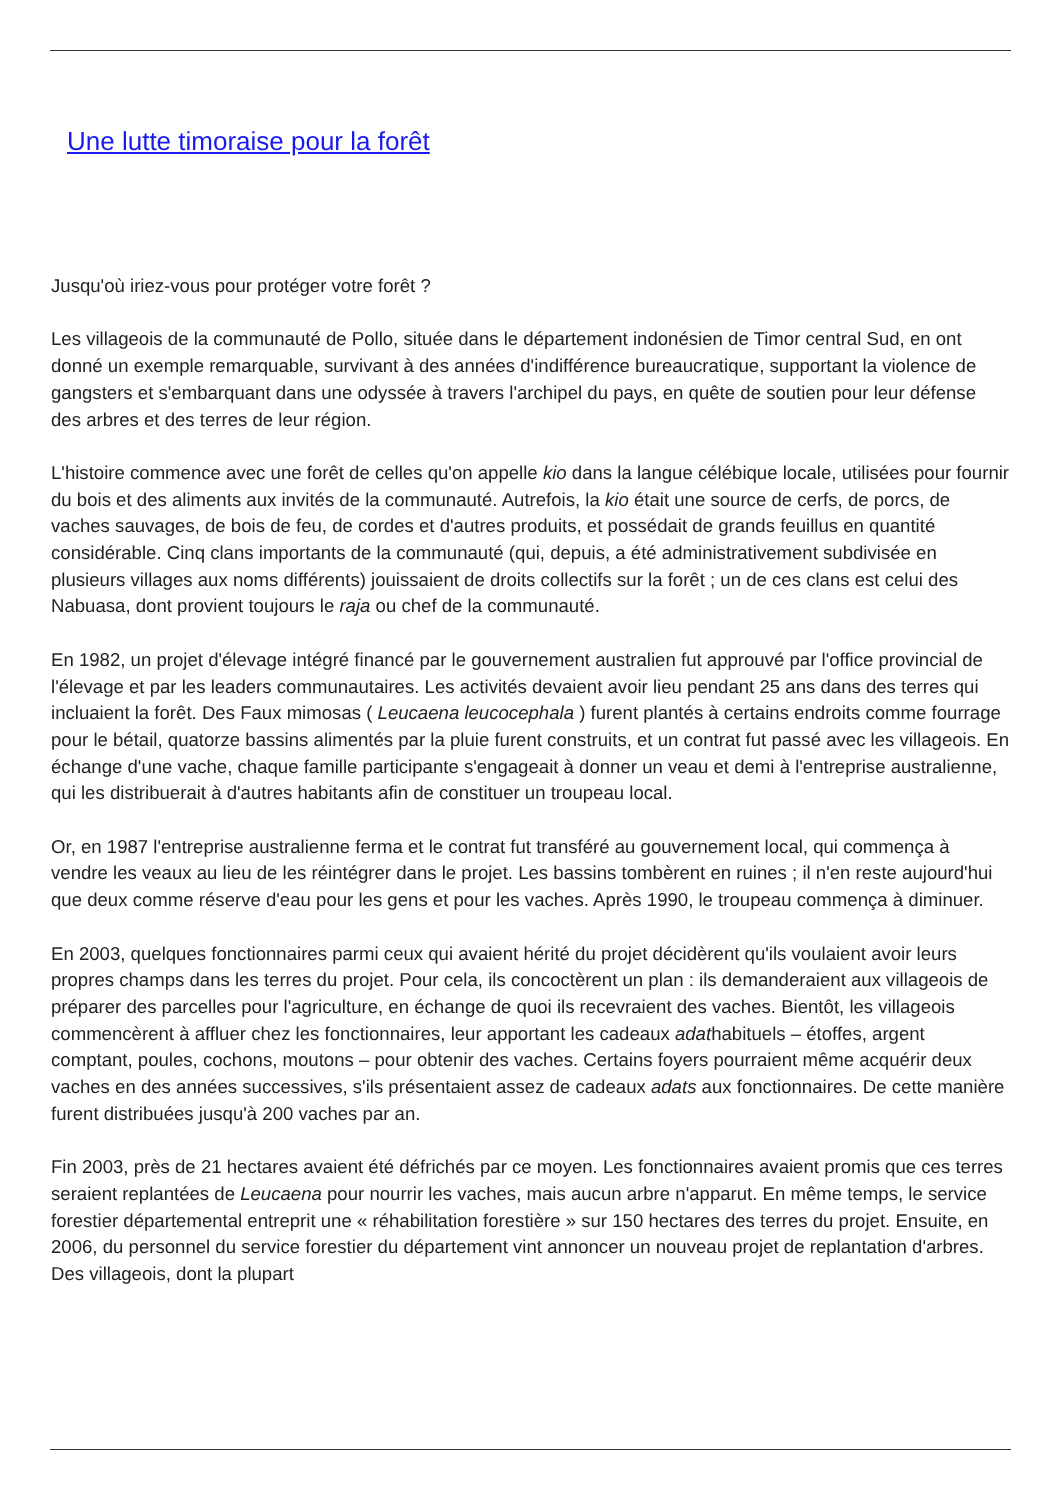Une lutte timoraise pour la forêt
Jusqu'où iriez-vous pour protéger votre forêt ?
Les villageois de la communauté de Pollo, située dans le département indonésien de Timor central Sud, en ont donné un exemple remarquable, survivant à des années d'indifférence bureaucratique, supportant la violence de gangsters et s'embarquant dans une odyssée à travers l'archipel du pays, en quête de soutien pour leur défense des arbres et des terres de leur région.
L'histoire commence avec une forêt de celles qu'on appelle kio dans la langue célébique locale, utilisées pour fournir du bois et des aliments aux invités de la communauté. Autrefois, la kio était une source de cerfs, de porcs, de vaches sauvages, de bois de feu, de cordes et d'autres produits, et possédait de grands feuillus en quantité considérable. Cinq clans importants de la communauté (qui, depuis, a été administrativement subdivisée en plusieurs villages aux noms différents) jouissaient de droits collectifs sur la forêt ; un de ces clans est celui des Nabuasa, dont provient toujours le raja ou chef de la communauté.
En 1982, un projet d'élevage intégré financé par le gouvernement australien fut approuvé par l'office provincial de l'élevage et par les leaders communautaires. Les activités devaient avoir lieu pendant 25 ans dans des terres qui incluaient la forêt. Des Faux mimosas ( Leucaena leucocephala ) furent plantés à certains endroits comme fourrage pour le bétail, quatorze bassins alimentés par la pluie furent construits, et un contrat fut passé avec les villageois. En échange d'une vache, chaque famille participante s'engageait à donner un veau et demi à l'entreprise australienne, qui les distribuerait à d'autres habitants afin de constituer un troupeau local.
Or, en 1987 l'entreprise australienne ferma et le contrat fut transféré au gouvernement local, qui commença à vendre les veaux au lieu de les réintégrer dans le projet. Les bassins tombèrent en ruines ; il n'en reste aujourd'hui que deux comme réserve d'eau pour les gens et pour les vaches. Après 1990, le troupeau commença à diminuer.
En 2003, quelques fonctionnaires parmi ceux qui avaient hérité du projet décidèrent qu'ils voulaient avoir leurs propres champs dans les terres du projet. Pour cela, ils concoctèrent un plan : ils demanderaient aux villageois de préparer des parcelles pour l'agriculture, en échange de quoi ils recevraient des vaches. Bientôt, les villageois commencèrent à affluer chez les fonctionnaires, leur apportant les cadeaux adathabituels – étoffes, argent comptant, poules, cochons, moutons – pour obtenir des vaches. Certains foyers pourraient même acquérir deux vaches en des années successives, s'ils présentaient assez de cadeaux adats aux fonctionnaires. De cette manière furent distribuées jusqu'à 200 vaches par an.
Fin 2003, près de 21 hectares avaient été défrichés par ce moyen. Les fonctionnaires avaient promis que ces terres seraient replantées de Leucaena pour nourrir les vaches, mais aucun arbre n'apparut. En même temps, le service forestier départemental entreprit une « réhabilitation forestière » sur 150 hectares des terres du projet. Ensuite, en 2006, du personnel du service forestier du département vint annoncer un nouveau projet de replantation d'arbres. Des villageois, dont la plupart